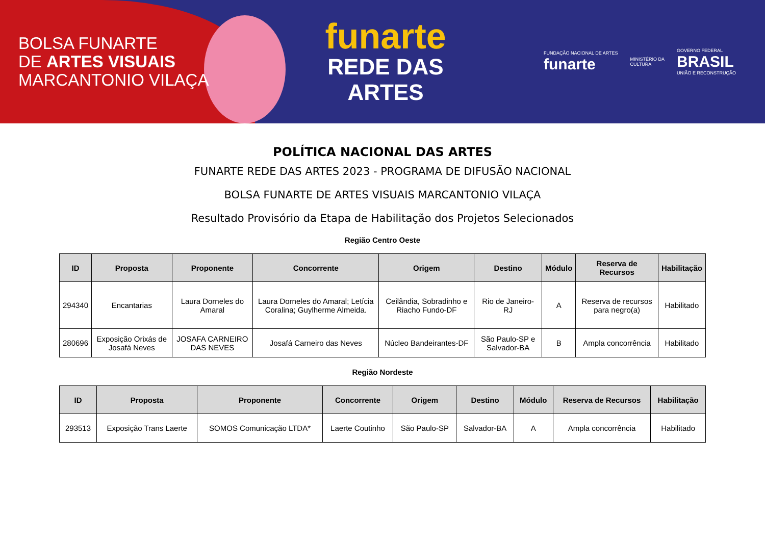BOLSA FUNARTE
DE ARTES VISUAIS
MARCANTONIO VILAÇA
funarte
REDE DAS
ARTES
FUNDAÇÃO NACIONAL DE ARTES
funarte
MINISTÉRIO DA
CULTURA
GOVERNO FEDERAL
BRASIL
UNIÃO E RECONSTRUÇÃO
POLÍTICA NACIONAL DAS ARTES
FUNARTE REDE DAS ARTES 2023 - PROGRAMA DE DIFUSÃO NACIONAL
BOLSA FUNARTE DE ARTES VISUAIS MARCANTONIO VILAÇA
Resultado Provisório da Etapa de Habilitação dos Projetos Selecionados
Região Centro Oeste
| ID | Proposta | Proponente | Concorrente | Origem | Destino | Módulo | Reserva de Recursos | Habilitação |
| --- | --- | --- | --- | --- | --- | --- | --- | --- |
| 294340 | Encantarias | Laura Dorneles do Amaral | Laura Dorneles do Amaral; Letícia Coralina; Guylherme Almeida. | Ceilândia, Sobradinho e Riacho Fundo-DF | Rio de Janeiro-RJ | A | Reserva de recursos para negro(a) | Habilitado |
| 280696 | Exposição Orixás de Josafá Neves | JOSAFA CARNEIRO DAS NEVES | Josafá Carneiro das Neves | Núcleo Bandeirantes-DF | São Paulo-SP e Salvador-BA | B | Ampla concorrência | Habilitado |
Região Nordeste
| ID | Proposta | Proponente | Concorrente | Origem | Destino | Módulo | Reserva de Recursos | Habilitação |
| --- | --- | --- | --- | --- | --- | --- | --- | --- |
| 293513 | Exposição Trans Laerte | SOMOS Comunicação LTDA* | Laerte Coutinho | São Paulo-SP | Salvador-BA | A | Ampla concorrência | Habilitado |